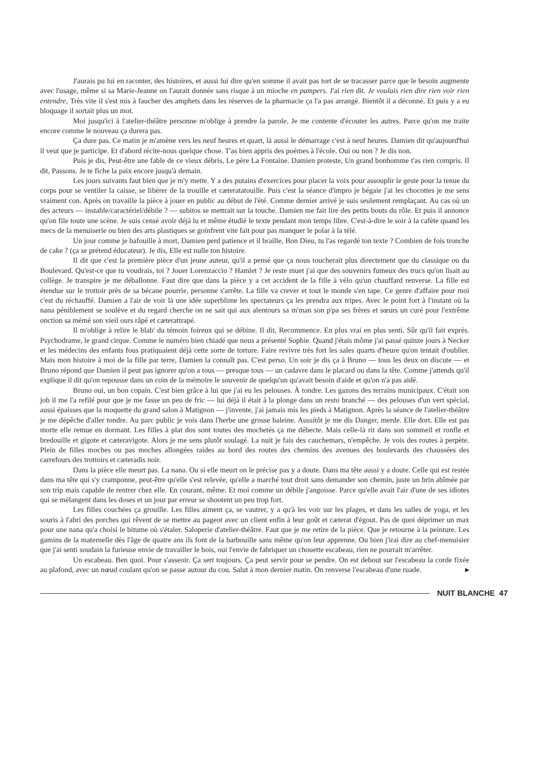J'aurais pu lui en raconter, des histoires, et aussi lui dire qu'en somme il avait pas tort de se tracasser parce que le besoin augmente avec l'usage, même si sa Marie-Jeanne on l'aurait donnée sans risque à un mioche en pampers. J'ai rien dit. Je voulais rien dire rien voir rien entendre, Très vite il s'est mis à faucher des amphets dans les réserves de la pharmacie ça l'a pas arrangé. Bientôt il a déconné. Et puis y a eu bloquage il sortait plus un mot.
Moi jusqu'ici à l'atelier-théâtre personne m'oblige à prendre la parole. Je me contente d'écouter les autres. Parce qu'on me traite encore comme le nouveau ça durera pas.
Ça dure pas. Ce matin je m'amène vers les neuf heures et quart, là aussi le démarrage c'est à neuf heures. Damien dit qu'aujourd'hui il veut que je participe. Et d'abord récite-nous quelque chose. T'as bien appris des poèmes à l'école. Oui ou non ? Je dis non.
Puis je dis, Peut-être une fable de ce vieux débris, Le père La Fontaine. Damien proteste, Un grand bonhomme t'as rien compris. Il dit, Passons. Je te fiche la paix encore jusqu'à demain.
Les jours suivants faut bien que je m'y mette. Y a des putains d'exercices pour placer la voix pour assouplir le geste pour la tenue du corps pour se ventiler la caisse, se libérer de la trouille et cæteratatouille. Puis c'est la séance d'impro je bégaie j'ai les chocottes je me sens vraiment con. Après on travaille la pièce à jouer en public au début de l'été. Comme dernier arrivé je suis seulement remplaçant. Au cas où un des acteurs — instable/caractériel/débile ? — subitos se mettrait sur la touche. Damien me fait lire des petits bouts du rôle. Et puis il annonce qu'on file toute une scène. Je suis censé avoir déjà lu et même étudié le texte pendant mon temps libre. C'est-à-dire le soir à la cafète quand les mecs de la menuiserie ou bien des arts plastiques se goinfrent vite fait pour pas manquer le polar à la télé.
Un jour comme je bafouille à mort, Damien perd patience et il braille, Bon Dieu, tu l'as regardé ton texte ? Combien de fois tronche de cake ? (ça se prétend éducateur). Je dis, Elle est nulle ton histoire.
Il dit que c'est la première pièce d'un jeune auteur, qu'il a pensé que ça nous toucherait plus directement que du classique ou du Boulevard. Qu'est-ce que tu voudrais, toi ? Jouer Lorenzaccio ? Hamlet ? Je reste muet j'ai que des souvenirs fumeux des trucs qu'on lisait au collège. Je transpire je me déballonne. Faut dire que dans la pièce y a cet accident de la fille à vélo qu'un chauffard renverse. La fille est étendue sur le trottoir près de sa bécane pourrie, personne s'arrête. La fille va crever et tout le monde s'en tape. Ce genre d'affaire pour moi c'est du réchauffé. Damien a l'air de voir là une idée superblime les spectateurs ça les prendra aux tripes. Avec le point fort à l'instant où la nana péniblement se soulève et du regard cherche on ne sait qui aux alentours sa m'man son p'pa ses frères et sœurs un curé pour l'extrême onction sa mémé son vieil ours râpé et cæterattrapé.
Il m'oblige à relire le blab' du témoin foireux qui se débine. Il dit, Recommence. En plus vrai en plus senti. Sûr qu'il fait exprès. Psychodrame, le grand cirque. Comme le numéro bien chiadé que nous a présenté Sophie. Quand j'étais môme j'ai passé quinze jours à Necker et les médecins des enfants fous pratiquaient déjà cette sorte de torture. Faire revivre très fort les sales quarts d'heure qu'on tentait d'oublier. Mais mon histoire à moi de la fille par terre, Damien la connaît pas. C'est perso. Un soir je dis ça à Bruno — tous les deux on discute — et Bruno répond que Damien il peut pas ignorer qu'on a tous — presque tous — un cadavre dans le placard ou dans la tête. Comme j'attends qu'il explique il dit qu'on repousse dans un coin de la mémoire le souvenir de quelqu'un qu'avait besoin d'aide et qu'on n'a pas aidé.
Bruno oui, un bon copain. C'est bien grâce à lui que j'ai eu les pelouses. À tondre. Les gazons des terrains municipaux. C'était son job il me l'a refilé pour que je me fasse un peu de fric — lui déjà il était à la plonge dans un resto branché — des pelouses d'un vert spécial, aussi épaisses que la moquette du grand salon à Matignon — j'invente, j'ai jamais mis les pieds à Matignon. Après la séance de l'atelier-théâtre je me dépêche d'aller tondre. Au parc public je vois dans l'herbe une grosse baleine. Aussitôt je me dis Danger, merde. Elle dort. Elle est pas morte elle remue en dormant. Les filles à plat dos sont toutes des mochetés ça me débecte. Mais celle-là rit dans son sommeil et ronfle et bredouille et gigote et cæteravigote. Alors je me sens plutôt soulagé. La nuit je fais des cauchemars, n'empêche. Je vois des routes à perpète. Plein de filles moches ou pas moches allongées raides au bord des routes des chemins des avenues des boulevards des chaussées des carrefours des trottoirs et cæteradis noir.
Dans la pièce elle meurt pas. La nana. Ou si elle meurt on le précise pas y a doute. Dans ma tête aussi y a doute. Celle qui est restée dans ma tête qui s'y cramponne, peut-être qu'elle s'est relevée, qu'elle a marché tout droit sans demander son chemin, juste un brin abîmée par son trip mais capable de rentrer chez elle. En courant, même. Et moi comme un débile j'angoisse. Parce qu'elle avait l'air d'une de ses idiotes qui se mélangent dans les doses et un jour par erreur se shootent un peu trop fort.
Les filles couchées ça grouille. Les filles aiment ça, se vautrer, y a qu'à les voir sur les plages, et dans les salles de yoga, et les souris à l'abri des porches qui rêvent de se mettre au pageot avec un client enfin à leur goût et cæterat d'égout. Pas de quoi déprimer un max pour une nana qu'a choisi le bitume où s'étaler. Saloperie d'atelier-théâtre. Faut que je me retire de la pièce. Que je retourne à la peinture. Les gamins de la maternelle dès l'âge de quatre ans ils font de la barbouille sans même qu'on leur apprenne. Ou bien j'irai dire au chef-menuisier que j'ai senti soudain la furieuse envie de travailler le bois, oui l'envie de fabriquer un chouette escabeau, rien ne pourrait m'arrêter.
Un escabeau. Ben quoi. Pour s'asseoir. Ça sert toujours. Ça peut servir pour se pendre. On est debout sur l'escabeau la corde fixée au plafond, avec un nœud coulant qu'on se passe autour du cou. Salut à mon dernier matin. On renverse l'escabeau d'une ruade. ▶
NUIT BLANCHE 47